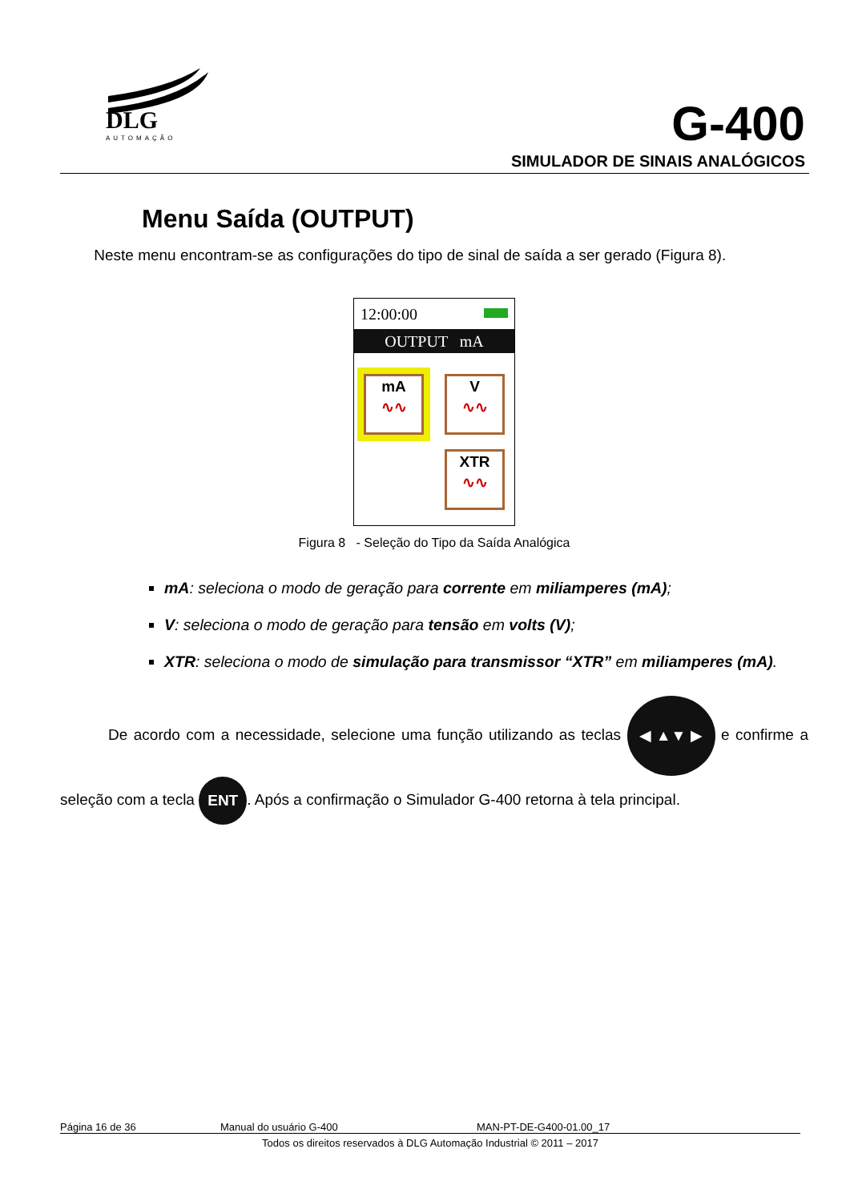DLG
AUTOMAÇÃO
G-400
SIMULADOR DE SINAIS ANALÓGICOS
Menu Saída (OUTPUT)
Neste menu encontram-se as configurações do tipo de sinal de saída a ser gerado (Figura 8).
12:00:00
OUTPUT mA
mA
∿∿
V
∿∿
XTR
∿∿
Figura 8 - Seleção do Tipo da Saída Analógica
mA: seleciona o modo de geração para corrente em miliamperes (mA);
V: seleciona o modo de geração para tensão em volts (V);
XTR: seleciona o modo de simulação para transmissor “XTR” em miliamperes (mA).
De acordo com a necessidade, selecione uma função utilizando as teclas ◀ ▲▼ ▶ e confirme a seleção com a tecla ENT. Após a confirmação o Simulador G-400 retorna à tela principal.
Página 16 de 36 Manual do usuário G-400 MAN-PT-DE-G400-01.00_17
Todos os direitos reservados à DLG Automação Industrial © 2011 – 2017